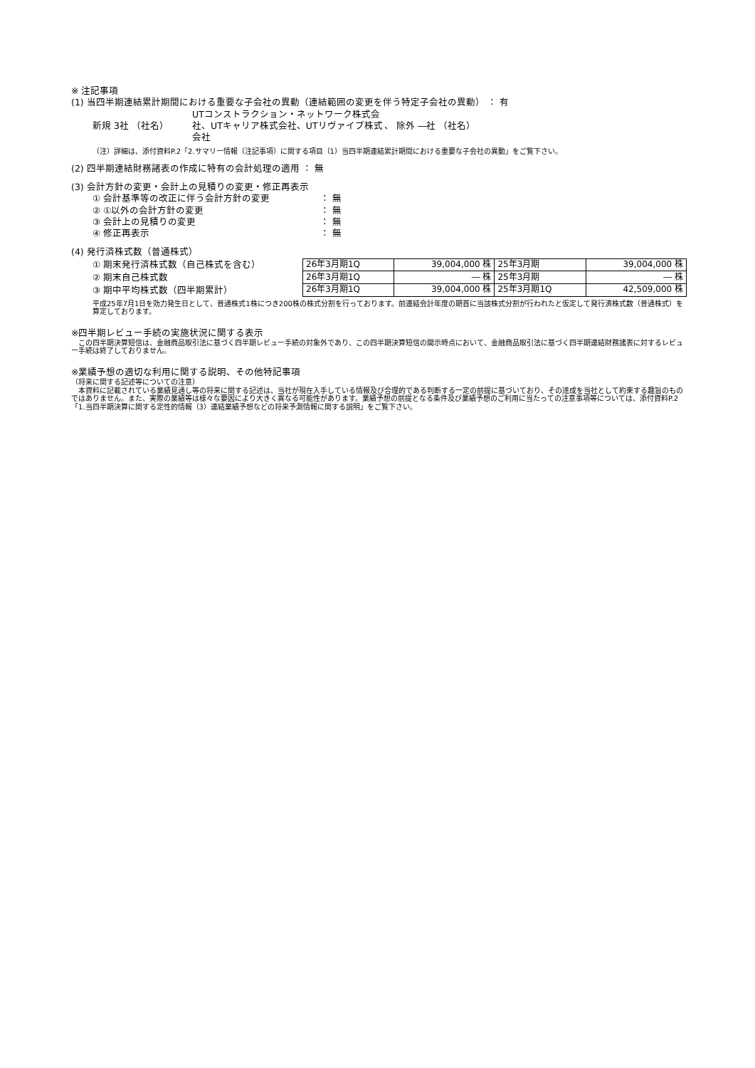※ 注記事項
(1) 当四半期連結累計期間における重要な子会社の異動（連結範囲の変更を伴う特定子会社の異動） ： 有
新規 3社 （社名） UTコンストラクション・ネットワーク株式会社、UTキャリア株式会社、UTリヴァイブ株式会社 、 除外 ―社 （社名）
（注）詳細は、添付資料P.2「2.サマリー情報（注記事項）に関する項目（1）当四半期連結累計期間における重要な子会社の異動」をご覧下さい。
(2) 四半期連結財務諸表の作成に特有の会計処理の適用 ： 無
(3) 会計方針の変更・会計上の見積りの変更・修正再表示
① 会計基準等の改正に伴う会計方針の変更 ： 無
② ①以外の会計方針の変更 ： 無
③ 会計上の見積りの変更 ： 無
④ 修正再表示 ： 無
(4) 発行済株式数（普通株式）
① 期末発行済株式数（自己株式を含む）
② 期末自己株式数
③ 期中平均株式数（四半期累計）
| 26年3月期1Q | 39,004,000 株 | 25年3月期 | 39,004,000 株 |
| 26年3月期1Q | ― 株 | 25年3月期 | ― 株 |
| 26年3月期1Q | 39,004,000 株 | 25年3月期1Q | 42,509,000 株 |
平成25年7月1日を効力発生日として、普通株式1株につき200株の株式分割を行っております。前連結会計年度の期首に当該株式分割が行われたと仮定して発行済株式数（普通株式）を算定しております。
※四半期レビュー手続の実施状況に関する表示
　この四半期決算短信は、金融商品取引法に基づく四半期レビュー手続の対象外であり、この四半期決算短信の開示時点において、金融商品取引法に基づく四半期連結財務諸表に対するレビュー手続は終了しておりません。
※業績予想の適切な利用に関する説明、その他特記事項
（将来に関する記述等についての注意）
　本資料に記載されている業績見通し等の将来に関する記述は、当社が現在入手している情報及び合理的である判断する一定の前提に基づいており、その達成を当社として約束する趣旨のものではありません。また、実際の業績等は様々な要因により大きく異なる可能性があります。業績予想の前提となる条件及び業績予想のご利用に当たっての注意事項等については、添付資料P.2「1.当四半期決算に関する定性的情報（3）連結業績予想などの将来予測情報に関する説明」をご覧下さい。